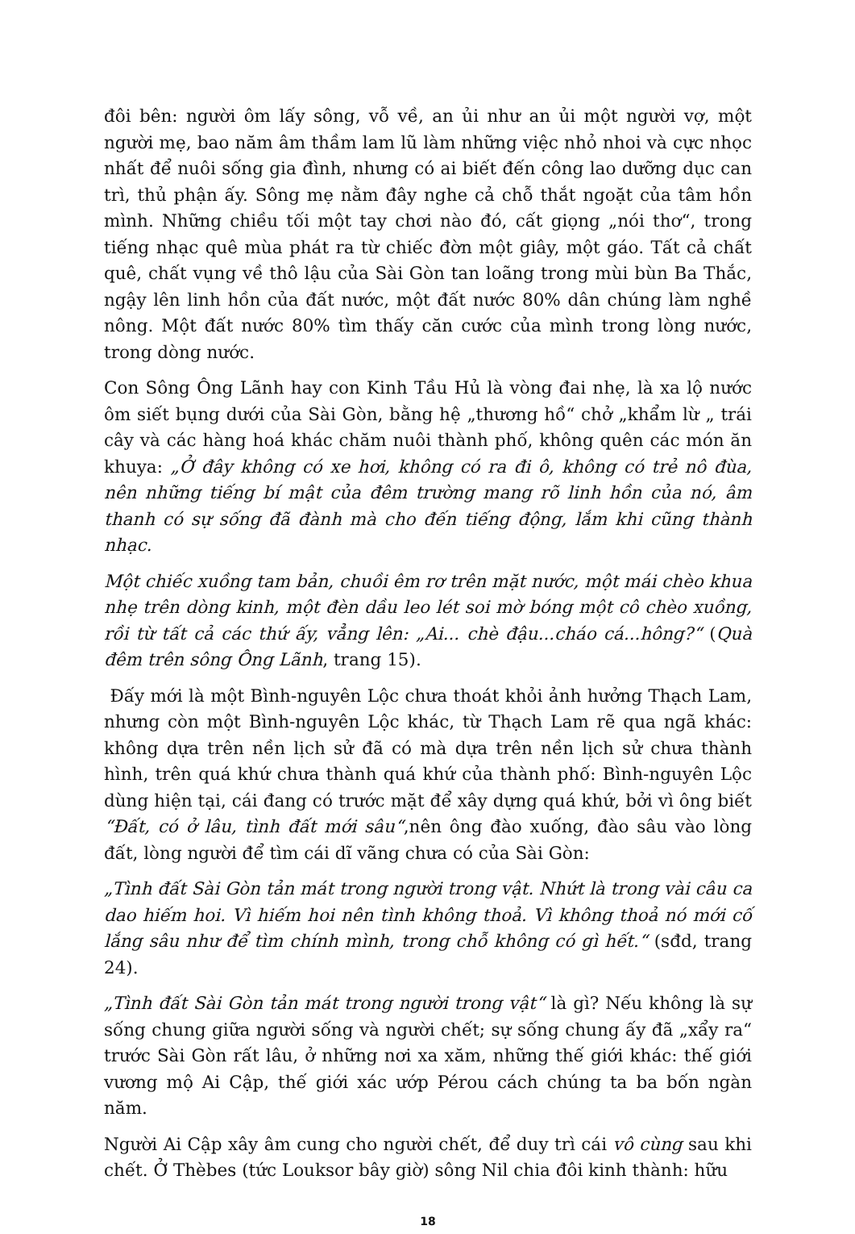đôi bên: người ôm lấy sông, vỗ về, an ủi như an ủi một người vợ, một người mẹ, bao năm âm thầm lam lũ làm những việc nhỏ nhoi và cực nhọc nhất để nuôi sống gia đình, nhưng có ai biết đến công lao dưỡng dục can trì, thủ phận ấy. Sông mẹ nằm đây nghe cả chỗ thắt ngoặt của tâm hồn mình. Những chiều tối một tay chơi nào đó, cất giọng „nói thơ“, trong tiếng nhạc quê mùa phát ra từ chiếc đờn một giây, một gáo. Tất cả chất quê, chất vụng về thô lậu của Sài Gòn tan loãng trong mùi bùn Ba Thắc, ngậy lên linh hồn của đất nước, một đất nước 80% dân chúng làm nghề nông. Một đất nước 80% tìm thấy căn cước của mình trong lòng nước, trong dòng nước.
Con Sông Ông Lãnh hay con Kinh Tầu Hủ là vòng đai nhẹ, là xa lộ nước ôm siết bụng dưới của Sài Gòn, bằng hệ „thương hồ“ chở „khẩm lừ „ trái cây và các hàng hoá khác chăm nuôi thành phố, không quên các món ăn khuya: „Ở đây không có xe hơi, không có ra đi ô, không có trẻ nô đùa, nên những tiếng bí mật của đêm trường mang rõ linh hồn của nó, âm thanh có sự sống đã đành mà cho đến tiếng động, lắm khi cũng thành nhạc.
Một chiếc xuồng tam bản, chuồi êm rơ trên mặt nước, một mái chèo khua nhẹ trên dòng kinh, một đèn dầu leo lét soi mờ bóng một cô chèo xuồng, rồi từ tất cả các thứ ấy, vẳng lên: „Ai... chè đậu...cháo cá...hông?“ (Quà đêm trên sông Ông Lãnh, trang 15).
Đấy mới là một Bình-nguyên Lộc chưa thoát khỏi ảnh hưởng Thạch Lam, nhưng còn một Bình-nguyên Lộc khác, từ Thạch Lam rẽ qua ngã khác: không dựa trên nền lịch sử đã có mà dựa trên nền lịch sử chưa thành hình, trên quá khứ chưa thành quá khứ của thành phố: Bình-nguyên Lộc dùng hiện tại, cái đang có trước mặt để xây dựng quá khứ, bởi vì ông biết “Đất, có ở lâu, tình đất mới sâu“,nên ông đào xuống, đào sâu vào lòng đất, lòng người để tìm cái dĩ vãng chưa có của Sài Gòn:
„Tình đất Sài Gòn tản mát trong người trong vật. Nhứt là trong vài câu ca dao hiếm hoi. Vì hiếm hoi nên tình không thoả. Vì không thoả nó mới cố lắng sâu như để tìm chính mình, trong chỗ không có gì hết.“ (sđd, trang 24).
„Tình đất Sài Gòn tản mát trong người trong vật“ là gì? Nếu không là sự sống chung giữa người sống và người chết; sự sống chung ấy đã „xẩy ra“ trước Sài Gòn rất lâu, ở những nơi xa xăm, những thế giới khác: thế giới vương mộ Ai Cập, thế giới xác ướp Pérou cách chúng ta ba bốn ngàn năm.
Người Ai Cập xây âm cung cho người chết, để duy trì cái vô cùng sau khi chết. Ở Thèbes (tức Louksor bây giờ) sông Nil chia đôi kinh thành: hữu
18